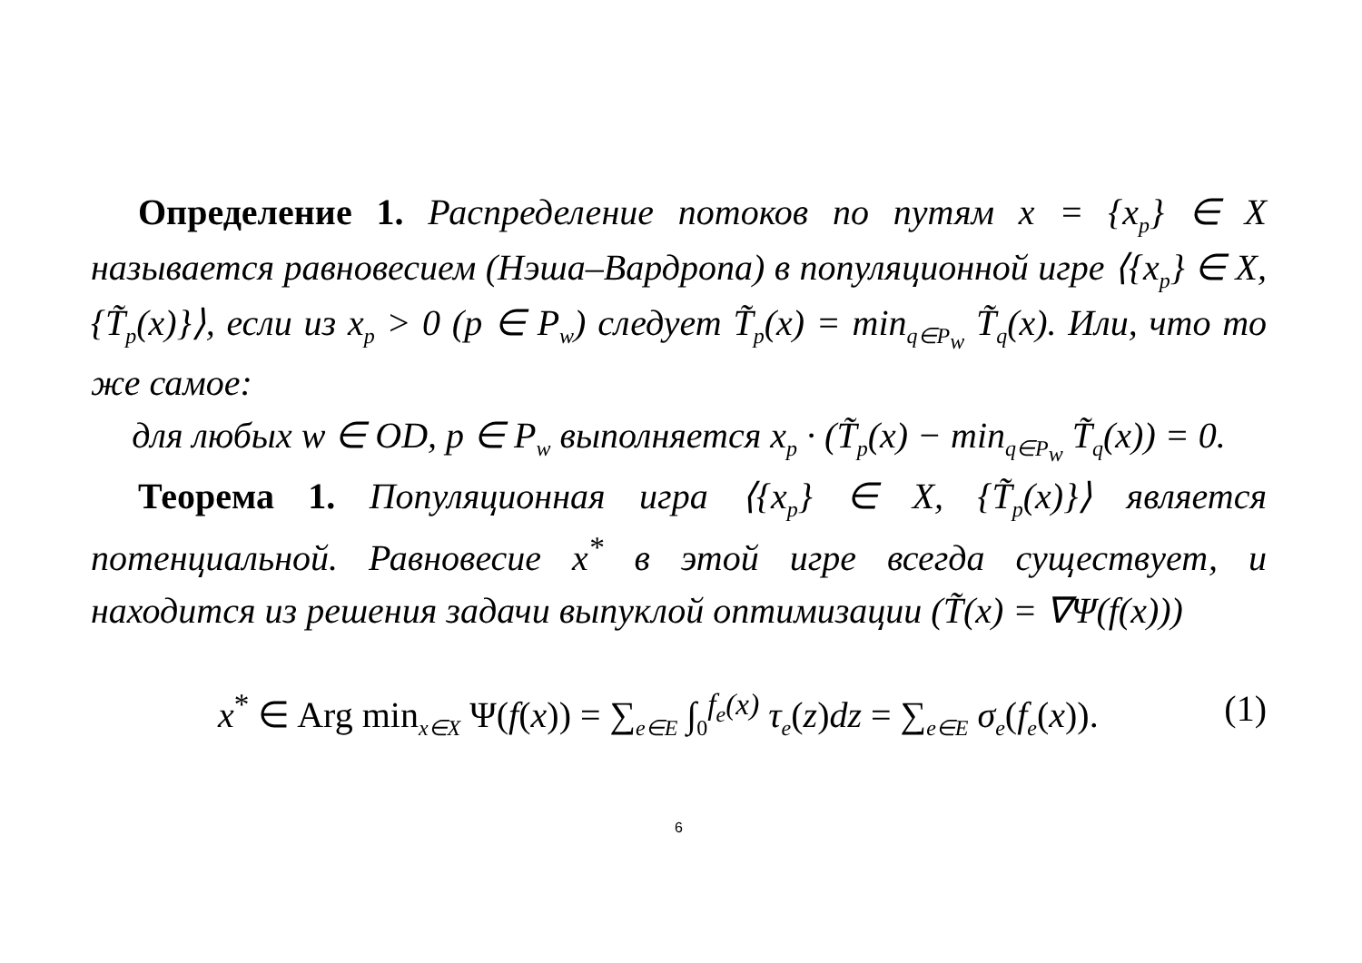Определение 1. Распределение потоков по путям x = {x<sub>p</sub>} ∈ X называется равновесием (Нэша–Вардропа) в популяционной игре ⟨{x<sub>p</sub>} ∈ X, {T̃<sub>p</sub>(x)}⟩, если из x<sub>p</sub> > 0 (p ∈ P<sub>w</sub>) следует T̃<sub>p</sub>(x) = min<sub>q∈P<sub>w</sub></sub> T̃<sub>q</sub>(x). Или, что то же самое:
для любых w ∈ OD, p ∈ P<sub>w</sub> выполняется x<sub>p</sub> · (T̃<sub>p</sub>(x) − min<sub>q∈P<sub>w</sub></sub> T̃<sub>q</sub>(x)) = 0.
Теорема 1. Популяционная игра ⟨{x<sub>p</sub>} ∈ X, {T̃<sub>p</sub>(x)}⟩ является потенциальной. Равновесие x<sup>*</sup> в этой игре всегда существует, и находится из решения задачи выпуклой оптимизации (T̃(x) = ∇Ψ(f(x)))
x<sup>*</sup> ∈ Arg min<sub>x∈X</sub> Ψ(f(x)) = ∑<sub>e∈E</sub> ∫<sub>0</sub><sup>f<sub>e</sub>(x)</sup> τ<sub>e</sub>(z)dz = ∑<sub>e∈E</sub> σ<sub>e</sub>(f<sub>e</sub>(x)). (1)
6